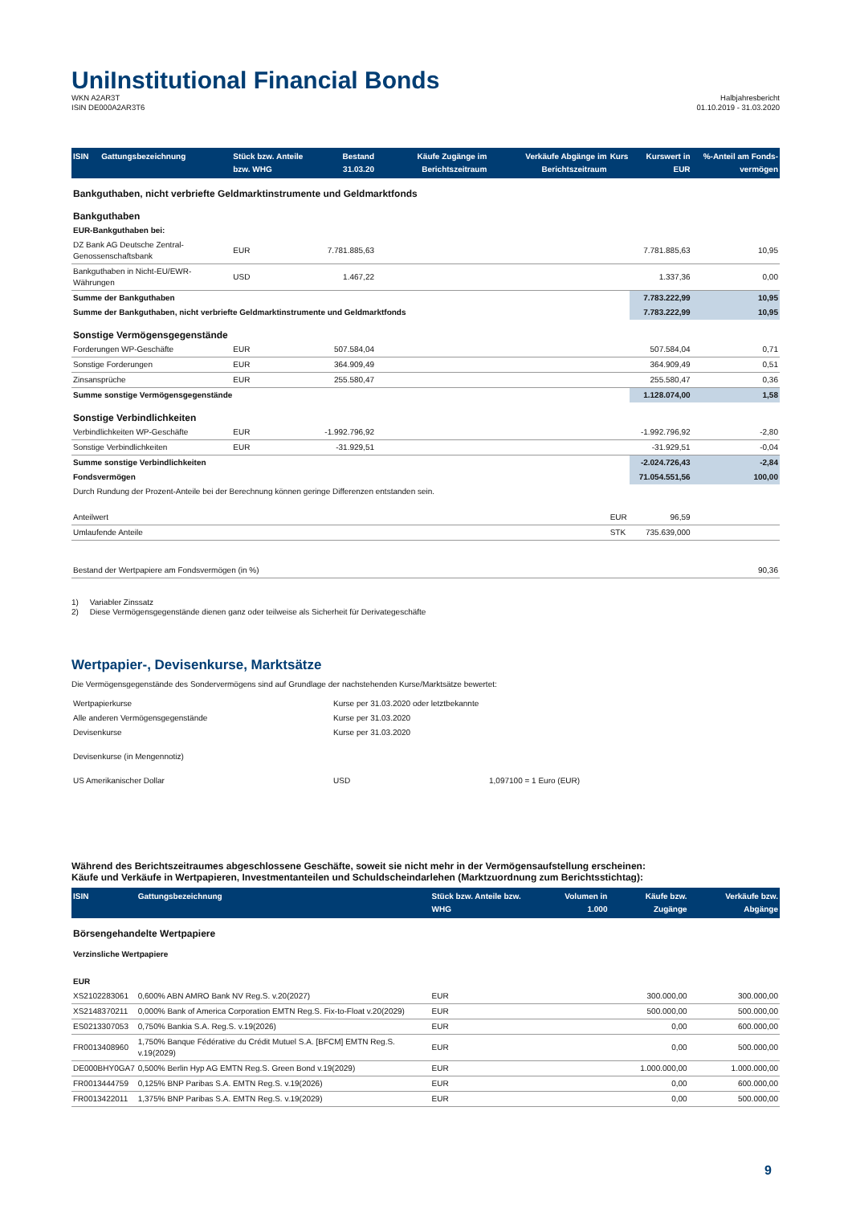Uni Institutional Financial Bonds
WKN A2AR3T
ISIN DE000A2AR3T6
Halbjahresbericht
01.10.2019 - 31.03.2020
| ISIN | Gattungsbezeichnung | Stück bzw. Anteile bzw. WHG | Bestand 31.03.20 | Käufe Zugänge im Berichtszeitraum | Verkäufe Abgänge im Berichtszeitraum | Kurs | Kurswert in EUR | %-Anteil am Fonds-vermögen |
| --- | --- | --- | --- | --- | --- | --- | --- | --- |
| Bankguthaben, nicht verbriefte Geldmarktinstrumente und Geldmarktfonds | | | | | | | | |
| Bankguthaben | | | | | | | | |
| EUR-Bankguthaben bei: | | | | | | | | |
| DZ Bank AG Deutsche Zentral-Genossenschaftsbank | | EUR | 7.781.885,63 | | | | 7.781.885,63 | 10,95 |
| Bankguthaben in Nicht-EU/EWR-Währungen | | USD | 1.467,22 | | | | 1.337,36 | 0,00 |
| Summe der Bankguthaben | | | | | | | 7.783.222,99 | 10,95 |
| Summe der Bankguthaben, nicht verbriefte Geldmarktinstrumente und Geldmarktfonds | | | | | | | 7.783.222,99 | 10,95 |
| Sonstige Vermögensgegenstände | | | | | | | | |
| Forderungen WP-Geschäfte | | EUR | 507.584,04 | | | | 507.584,04 | 0,71 |
| Sonstige Forderungen | | EUR | 364.909,49 | | | | 364.909,49 | 0,51 |
| Zinsansprüche | | EUR | 255.580,47 | | | | 255.580,47 | 0,36 |
| Summe sonstige Vermögensgegenstände | | | | | | | 1.128.074,00 | 1,58 |
| Sonstige Verbindlichkeiten | | | | | | | | |
| Verbindlichkeiten WP-Geschäfte | | EUR | -1.992.796,92 | | | | -1.992.796,92 | -2,80 |
| Sonstige Verbindlichkeiten | | EUR | -31.929,51 | | | | -31.929,51 | -0,04 |
| Summe sonstige Verbindlichkeiten | | | | | | | -2.024.726,43 | -2,84 |
| Fondsvermögen | | | | | | | 71.054.551,56 | 100,00 |
| Durch Rundung der Prozent-Anteile bei der Berechnung können geringe Differenzen entstanden sein. | | | | | | | | |
| Anteilwert | | | | | | EUR | 96,59 | |
| Umlaufende Anteile | | | | | | STK | 735.639,000 | |
| Bestand der Wertpapiere am Fondsvermögen (in %) | | | | | | | | 90,36 |
1) Variabler Zinssatz
2) Diese Vermögensgegenstände dienen ganz oder teilweise als Sicherheit für Derivategeschäfte
Wertpapier-, Devisenkurse, Marktsätze
Die Vermögensgegenstände des Sondervermögens sind auf Grundlage der nachstehenden Kurse/Marktsätze bewertet:
| Wertpapierkurse | Kurse per 31.03.2020 oder letztbekannte | |
| Alle anderen Vermögensgegenstände | Kurse per 31.03.2020 | |
| Devisenkurse | Kurse per 31.03.2020 | |
| Devisenkurse (in Mengennotiz) | | |
| US Amerikanischer Dollar | USD | 1,097100 = 1 Euro (EUR) |
Während des Berichtszeitraumes abgeschlossene Geschäfte, soweit sie nicht mehr in der Vermögensaufstellung erscheinen:
Käufe und Verkäufe in Wertpapieren, Investmentanteilen und Schuldscheindarlehen (Marktzuordnung zum Berichtsstichtag):
| ISIN | Gattungsbezeichnung | Stück bzw. Anteile bzw. WHG | Volumen in 1.000 | Käufe bzw. Zugänge | Verkäufe bzw. Abgänge |
| --- | --- | --- | --- | --- | --- |
| Börsengehandelte Wertpapiere | | | | | |
| Verzinsliche Wertpapiere | | | | | |
| EUR | | | | | |
| XS2102283061 | 0,600% ABN AMRO Bank NV Reg.S. v.20(2027) | EUR | | 300.000,00 | 300.000,00 |
| XS2148370211 | 0,000% Bank of America Corporation EMTN Reg.S. Fix-to-Float v.20(2029) | EUR | | 500.000,00 | 500.000,00 |
| ES0213307053 | 0,750% Bankia S.A. Reg.S. v.19(2026) | EUR | | 0,00 | 600.000,00 |
| FR0013408960 | 1,750% Banque Fédérative du Crédit Mutuel S.A. [BFCM] EMTN Reg.S. v.19(2029) | EUR | | 0,00 | 500.000,00 |
| DE000BHY0GA7 | 0,500% Berlin Hyp AG EMTN Reg.S. Green Bond v.19(2029) | EUR | | 1.000.000,00 | 1.000.000,00 |
| FR0013444759 | 0,125% BNP Paribas S.A. EMTN Reg.S. v.19(2026) | EUR | | 0,00 | 600.000,00 |
| FR0013422011 | 1,375% BNP Paribas S.A. EMTN Reg.S. v.19(2029) | EUR | | 0,00 | 500.000,00 |
9